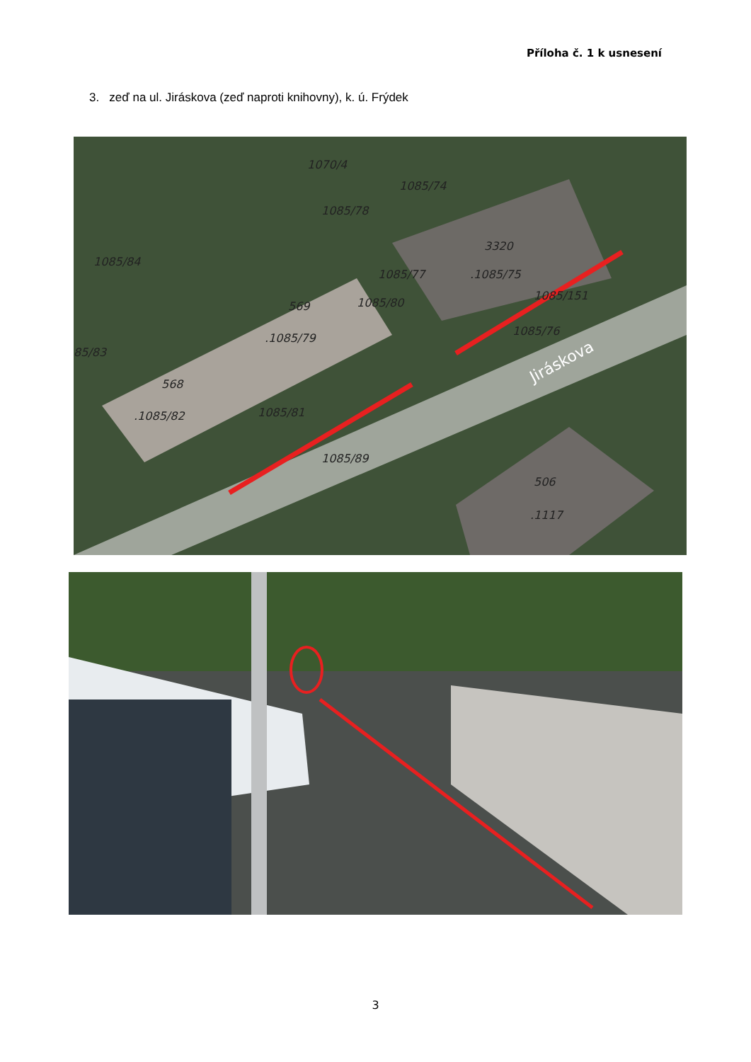Příloha č. 1 k usnesení
3. zeď na ul. Jiráskova (zeď naproti knihovny), k. ú. Frýdek
1070/4
1085/74
3320
.1085/75
1085/84
569
.1085/79
568
.1085/82
1085/151
1085/76
1085/81
1085/89
506
.1117
85/83
1085/77
1085/80
1085/78
Jiráskova
3